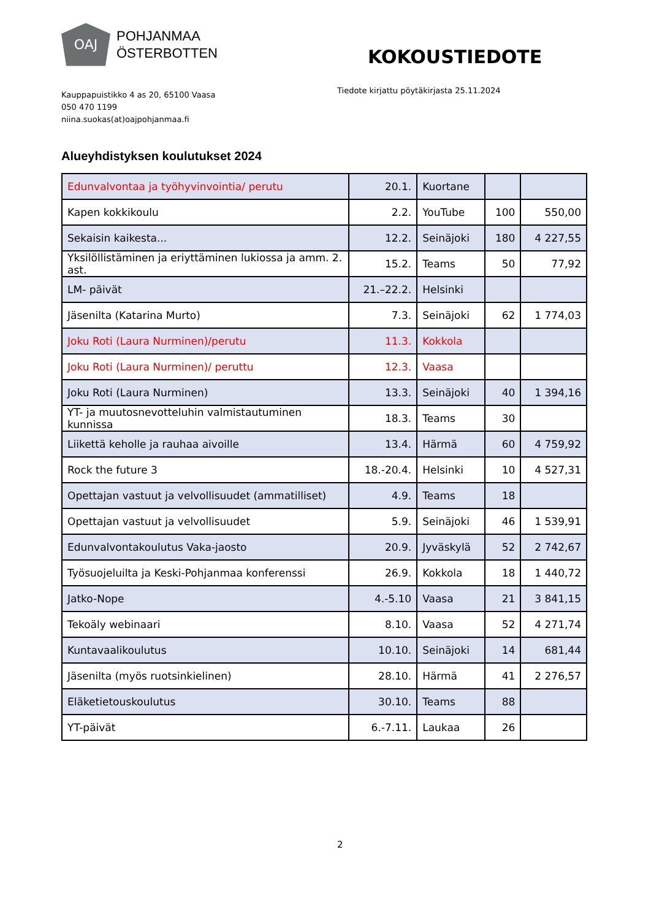OAJ
POHJANMAA
ÖSTERBOTTEN
Kauppapuistikko 4 as 20, 65100 Vaasa
050 470 1199
niina.suokas(at)oajpohjanmaa.fi
KOKOUSTIEDOTE
Tiedote kirjattu pöytäkirjasta 25.11.2024
Alueyhdistyksen koulutukset 2024
| Edunvalvontaa ja työhyvinvointia/ perutu | 20.1. | Kuortane | | |
| Kapen kokkikoulu | 2.2. | YouTube | 100 | 550,00 |
| Sekaisin kaikesta... | 12.2. | Seinäjoki | 180 | 4 227,55 |
| Yksilöllistäminen ja eriyttäminen lukiossa ja amm. 2. ast. | 15.2. | Teams | 50 | 77,92 |
| LM- päivät | 21.–22.2. | Helsinki | | |
| Jäsenilta (Katarina Murto) | 7.3. | Seinäjoki | 62 | 1 774,03 |
| Joku Roti (Laura Nurminen)/perutu | 11.3. | Kokkola | | |
| Joku Roti (Laura Nurminen)/ peruttu | 12.3. | Vaasa | | |
| Joku Roti (Laura Nurminen) | 13.3. | Seinäjoki | 40 | 1 394,16 |
| YT- ja muutosnevotteluhin valmistautuminen kunnissa | 18.3. | Teams | 30 | |
| Liikettä keholle ja rauhaa aivoille | 13.4. | Härmä | 60 | 4 759,92 |
| Rock the future 3 | 18.-20.4. | Helsinki | 10 | 4 527,31 |
| Opettajan vastuut ja velvollisuudet (ammatilliset) | 4.9. | Teams | 18 | |
| Opettajan vastuut ja velvollisuudet | 5.9. | Seinäjoki | 46 | 1 539,91 |
| Edunvalvontakoulutus Vaka-jaosto | 20.9. | Jyväskylä | 52 | 2 742,67 |
| Työsuojeluilta ja Keski-Pohjanmaa konferenssi | 26.9. | Kokkola | 18 | 1 440,72 |
| Jatko-Nope | 4.-5.10 | Vaasa | 21 | 3 841,15 |
| Tekoäly webinaari | 8.10. | Vaasa | 52 | 4 271,74 |
| Kuntavaalikoulutus | 10.10. | Seinäjoki | 14 | 681,44 |
| Jäsenilta (myös ruotsinkielinen) | 28.10. | Härmä | 41 | 2 276,57 |
| Eläketietouskoulutus | 30.10. | Teams | 88 | |
| YT-päivät | 6.-7.11. | Laukaa | 26 | |
2